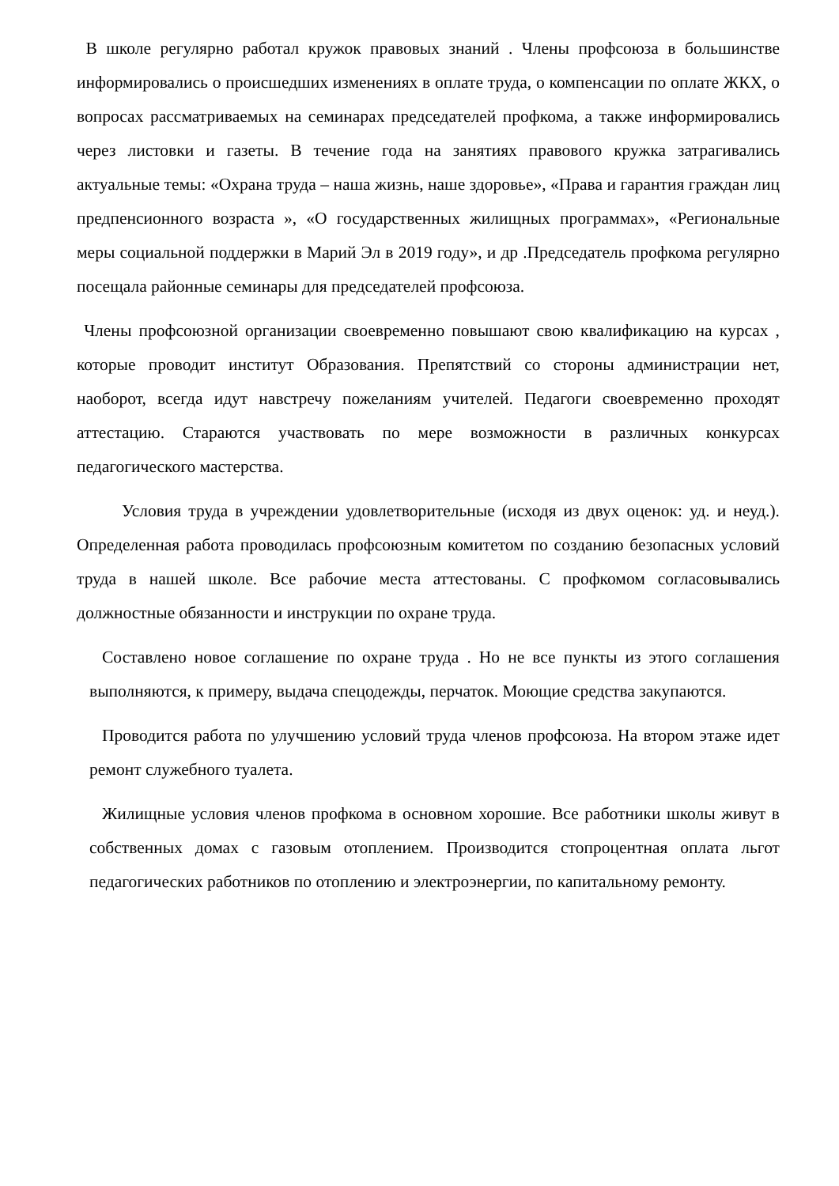В школе регулярно работал кружок правовых знаний . Члены профсоюза в большинстве информировались о происшедших изменениях в оплате труда, о компенсации по оплате ЖКХ, о вопросах рассматриваемых на семинарах председателей профкома, а также информировались через листовки и газеты. В течение года на занятиях правового кружка затрагивались актуальные темы: «Охрана труда – наша жизнь, наше здоровье», «Права и гарантия граждан лиц предпенсионного возраста », «О государственных жилищных программах», «Региональные меры социальной поддержки в Марий Эл в 2019 году», и др .Председатель профкома регулярно посещала районные семинары для председателей профсоюза.
Члены профсоюзной организации своевременно повышают свою квалификацию на курсах , которые проводит институт Образования. Препятствий со стороны администрации нет, наоборот, всегда идут навстречу пожеланиям учителей. Педагоги своевременно проходят аттестацию. Стараются участвовать по мере возможности в различных конкурсах педагогического мастерства.
Условия труда в учреждении удовлетворительные (исходя из двух оценок: уд. и неуд.). Определенная работа проводилась профсоюзным комитетом по созданию безопасных условий труда в нашей школе. Все рабочие места аттестованы. С профкомом согласовывались должностные обязанности и инструкции по охране труда.
Составлено новое соглашение по охране труда . Но не все пункты из этого соглашения выполняются, к примеру, выдача спецодежды, перчаток. Моющие средства закупаются.
Проводится работа по улучшению условий труда членов профсоюза. На втором этаже идет ремонт служебного туалета.
Жилищные условия членов профкома в основном хорошие. Все работники школы живут в собственных домах с газовым отоплением. Производится стопроцентная оплата льгот педагогических работников по отоплению и электроэнергии, по капитальному ремонту.